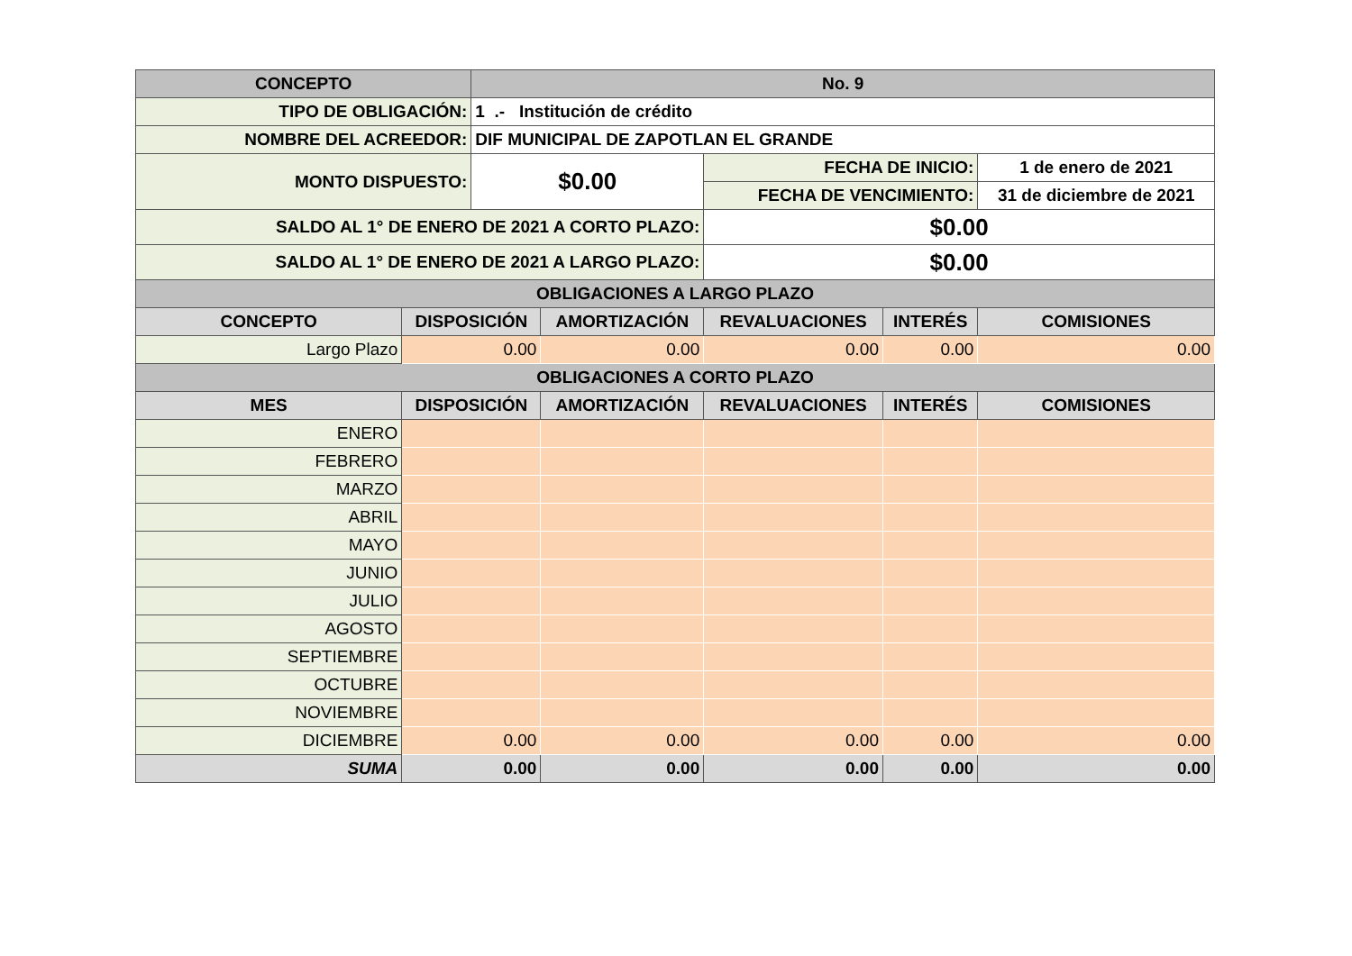| CONCEPTO | | No. 9 | | | | |
| --- | --- | --- | --- | --- | --- | --- |
| TIPO DE OBLIGACIÓN: | | 1 .- Institución de crédito | | | | |
| NOMBRE DEL ACREEDOR: | | DIF MUNICIPAL DE ZAPOTLAN EL GRANDE | | | | |
| MONTO DISPUESTO: | | $0.00 | | FECHA DE INICIO: | | 1 de enero de 2021 |
| | | | | FECHA DE VENCIMIENTO: | | 31 de diciembre de 2021 |
| SALDO AL 1° DE ENERO DE 2021 A CORTO PLAZO: | | | | $0.00 | | |
| SALDO AL 1° DE ENERO DE 2021 A LARGO PLAZO: | | | | $0.00 | | |
| OBLIGACIONES A LARGO PLAZO | | | | | | |
| CONCEPTO | DISPOSICIÓN | | AMORTIZACIÓN | REVALUACIONES | INTERÉS | COMISIONES |
| Largo Plazo | 0.00 | | 0.00 | 0.00 | 0.00 | 0.00 |
| OBLIGACIONES A CORTO PLAZO | | | | | | |
| MES | DISPOSICIÓN | | AMORTIZACIÓN | REVALUACIONES | INTERÉS | COMISIONES |
| ENERO | | | | | | |
| FEBRERO | | | | | | |
| MARZO | | | | | | |
| ABRIL | | | | | | |
| MAYO | | | | | | |
| JUNIO | | | | | | |
| JULIO | | | | | | |
| AGOSTO | | | | | | |
| SEPTIEMBRE | | | | | | |
| OCTUBRE | | | | | | |
| NOVIEMBRE | | | | | | |
| DICIEMBRE | 0.00 | | 0.00 | 0.00 | 0.00 | 0.00 |
| SUMA | 0.00 | | 0.00 | 0.00 | 0.00 | 0.00 |